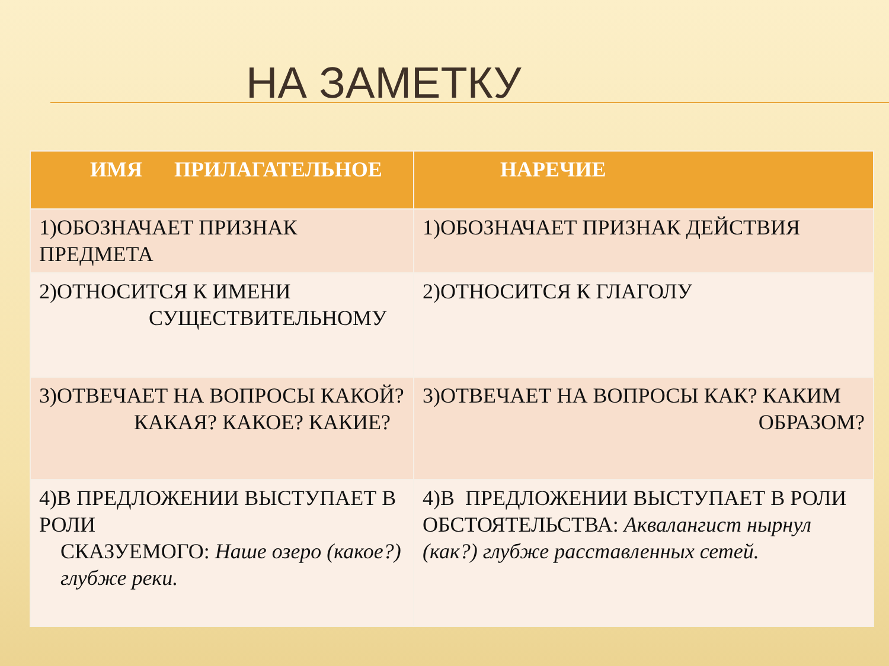НА ЗАМЕТКУ
| ИМЯ ПРИЛАГАТЕЛЬНОЕ | НАРЕЧИЕ |
| --- | --- |
| 1)ОБОЗНАЧАЕТ ПРИЗНАК ПРЕДМЕТА | 1)ОБОЗНАЧАЕТ ПРИЗНАК ДЕЙСТВИЯ |
| 2)ОТНОСИТСЯ К ИМЕНИ СУЩЕСТВИТЕЛЬНОМУ | 2)ОТНОСИТСЯ К ГЛАГОЛУ |
| 3)ОТВЕЧАЕТ НА ВОПРОСЫ КАКОЙ? КАКАЯ? КАКОЕ? КАКИЕ? | 3)ОТВЕЧАЕТ НА ВОПРОСЫ КАК? КАКИМ ОБРАЗОМ? |
| 4)В ПРЕДЛОЖЕНИИ ВЫСТУПАЕТ В РОЛИ СКАЗУЕМОГО: Наше озеро (какое?) глубже реки. | 4)В ПРЕДЛОЖЕНИИ ВЫСТУПАЕТ В РОЛИ ОБСТОЯТЕЛЬСТВА: Аквалангист нырнул (как?) глубже расставленных сетей. |